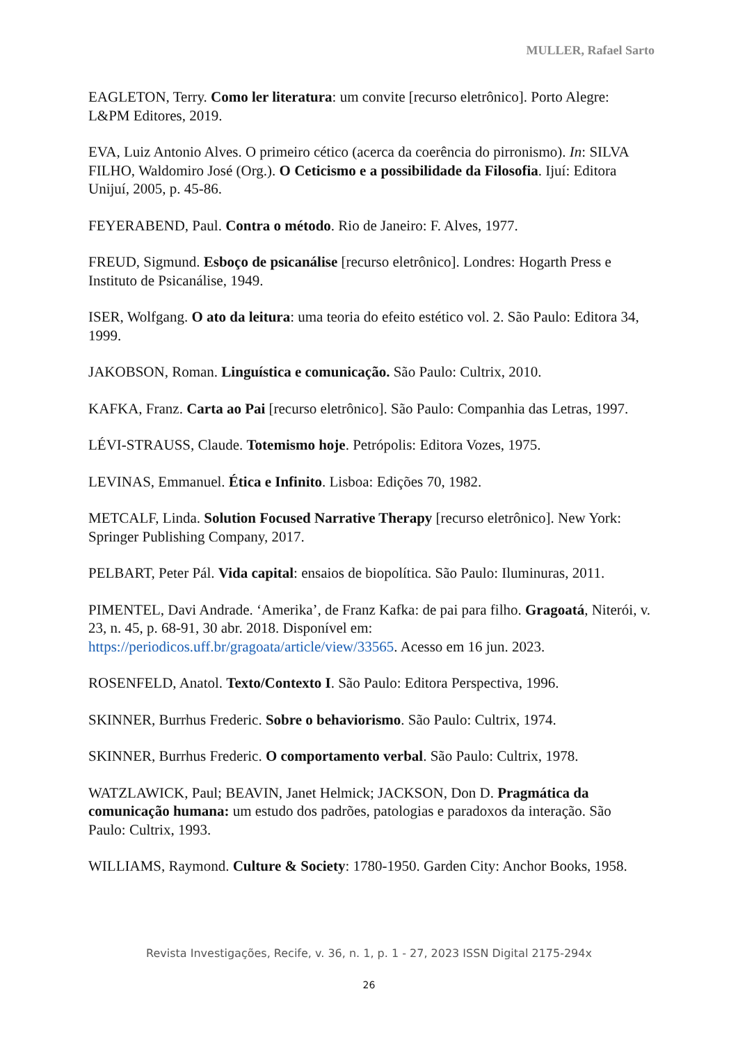MULLER, Rafael Sarto
EAGLETON, Terry. Como ler literatura: um convite [recurso eletrônico]. Porto Alegre: L&PM Editores, 2019.
EVA, Luiz Antonio Alves. O primeiro cético (acerca da coerência do pirronismo). In: SILVA FILHO, Waldomiro José (Org.). O Ceticismo e a possibilidade da Filosofia. Ijuí: Editora Unijuí, 2005, p. 45-86.
FEYERABEND, Paul. Contra o método. Rio de Janeiro: F. Alves, 1977.
FREUD, Sigmund. Esboço de psicanálise [recurso eletrônico]. Londres: Hogarth Press e Instituto de Psicanálise, 1949.
ISER, Wolfgang. O ato da leitura: uma teoria do efeito estético vol. 2. São Paulo: Editora 34, 1999.
JAKOBSON, Roman. Linguística e comunicação. São Paulo: Cultrix, 2010.
KAFKA, Franz. Carta ao Pai [recurso eletrônico]. São Paulo: Companhia das Letras, 1997.
LÉVI-STRAUSS, Claude. Totemismo hoje. Petrópolis: Editora Vozes, 1975.
LEVINAS, Emmanuel. Ética e Infinito. Lisboa: Edições 70, 1982.
METCALF, Linda. Solution Focused Narrative Therapy [recurso eletrônico]. New York: Springer Publishing Company, 2017.
PELBART, Peter Pál. Vida capital: ensaios de biopolítica. São Paulo: Iluminuras, 2011.
PIMENTEL, Davi Andrade. ‘Amerika’, de Franz Kafka: de pai para filho. Gragoatá, Niterói, v. 23, n. 45, p. 68-91, 30 abr. 2018. Disponível em: https://periodicos.uff.br/gragoata/article/view/33565. Acesso em 16 jun. 2023.
ROSENFELD, Anatol. Texto/Contexto I. São Paulo: Editora Perspectiva, 1996.
SKINNER, Burrhus Frederic. Sobre o behaviorismo. São Paulo: Cultrix, 1974.
SKINNER, Burrhus Frederic. O comportamento verbal. São Paulo: Cultrix, 1978.
WATZLAWICK, Paul; BEAVIN, Janet Helmick; JACKSON, Don D. Pragmática da comunicação humana: um estudo dos padrões, patologias e paradoxos da interação. São Paulo: Cultrix, 1993.
WILLIAMS, Raymond. Culture & Society: 1780-1950. Garden City: Anchor Books, 1958.
Revista Investigações, Recife, v. 36, n. 1, p. 1 - 27, 2023 ISSN Digital 2175-294x
26